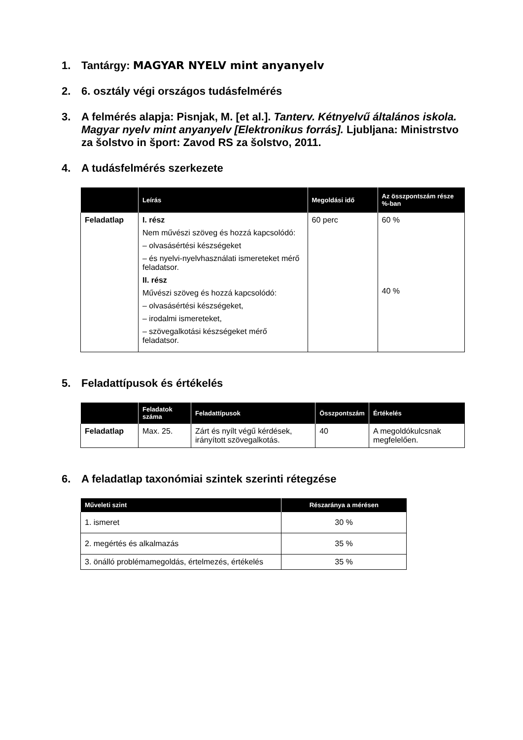1. Tantárgy: MAGYAR NYELV mint anyanyelv
2. 6. osztály végi országos tudásfelmérés
3. A felmérés alapja: Pisnjak, M. [et al.]. Tanterv. Kétnyelvű általános iskola. Magyar nyelv mint anyanyelv [Elektronikus forrás]. Ljubljana: Ministrstvo za šolstvo in šport: Zavod RS za šolstvo, 2011.
4. A tudásfelmérés szerkezete
| | Leírás | Megoldási idő | Az összpontszám része %-ban |
| --- | --- | --- | --- |
| Feladatlap | I. rész Nem művészi szöveg és hozzá kapcsolódó: – olvasásértési készségeket – és nyelvi-nyelvhasználati ismereteket mérő feladatsor. II. rész Művészi szöveg és hozzá kapcsolódó: – olvasásértési készségeket, – irodalmi ismereteket, – szövegalkotási készségeket mérő feladatsor. | 60 perc | 60 % 40 % |
5. Feladattípusok és értékelés
| | Feladatok száma | Feladattípusok | Összpontszám | Értékelés |
| --- | --- | --- | --- | --- |
| Feladatlap | Max. 25. | Zárt és nyílt végű kérdések, irányított szövegalkotás. | 40 | A megoldókulcsnak megfelelően. |
6. A feladatlap taxonómiai szintek szerinti rétegzése
| Műveleti szint | Részaránya a mérésen |
| --- | --- |
| 1. ismeret | 30 % |
| 2. megértés és alkalmazás | 35 % |
| 3. önálló problémamegoldás, értelmezés, értékelés | 35 % |